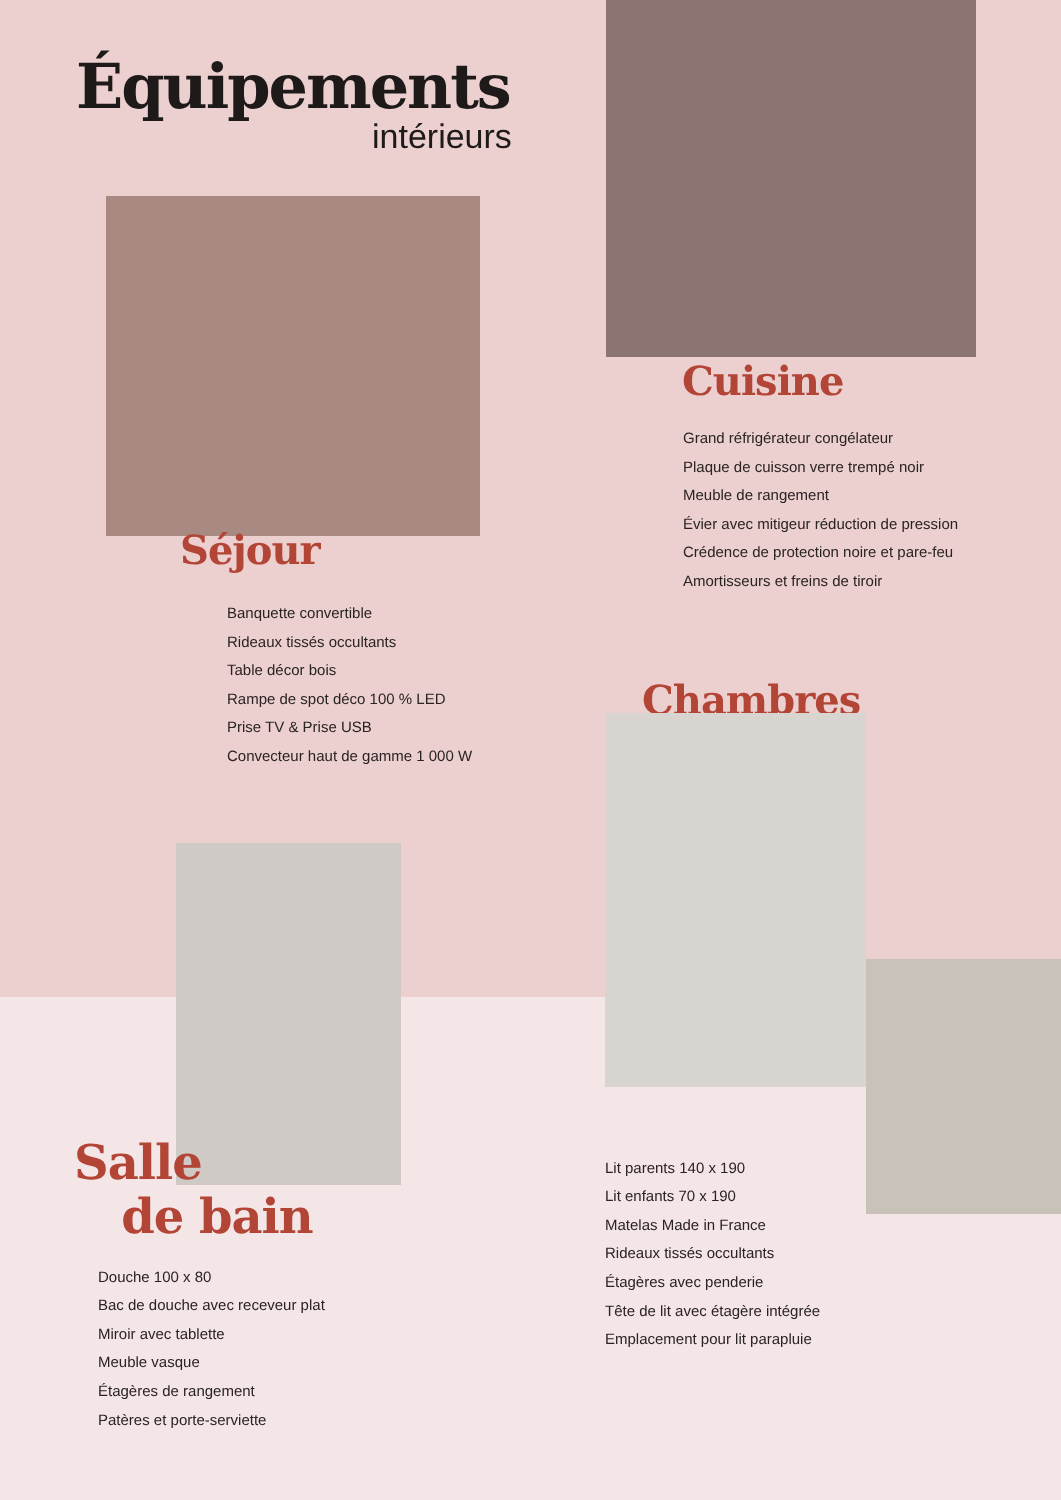Équipements
intérieurs
Séjour
Banquette convertible
Rideaux tissés occultants
Table décor bois
Rampe de spot déco 100 % LED
Prise TV & Prise USB
Convecteur haut de gamme 1 000 W
Salle
de bain
Douche 100 x 80
Bac de douche avec receveur plat
Miroir avec tablette
Meuble vasque
Étagères de rangement
Patères et porte-serviette
Cuisine
Grand réfrigérateur congélateur
Plaque de cuisson verre trempé noir
Meuble de rangement
Évier avec mitigeur réduction de pression
Crédence de protection noire et pare-feu
Amortisseurs et freins de tiroir
Chambres
Lit parents 140 x 190
Lit enfants 70 x 190
Matelas Made in France
Rideaux tissés occultants
Étagères avec penderie
Tête de lit avec étagère intégrée
Emplacement pour lit parapluie